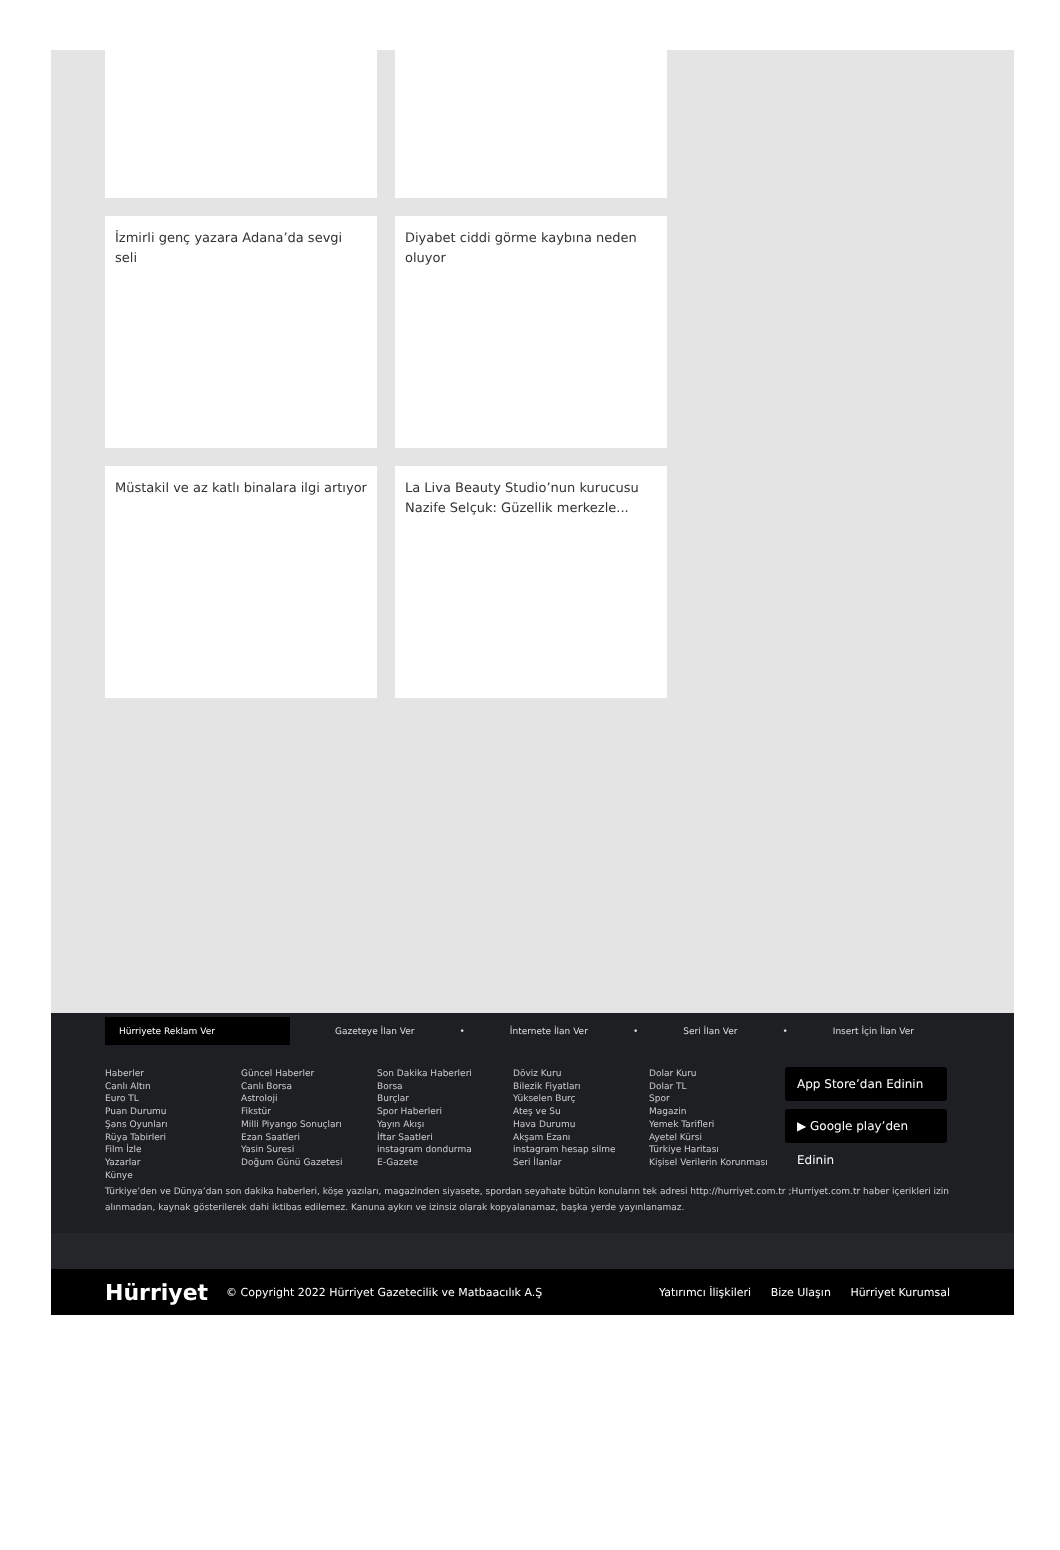İzmirli genç yazara Adana’da sevgi seli
Diyabet ciddi görme kaybına neden oluyor
Müstakil ve az katlı binalara ilgi artıyor
La Liva Beauty Studio’nun kurucusu Nazife Selçuk: Güzellik merkezle...
Hürriyete Reklam Ver
Gazeteye İlan Ver • İnternete İlan Ver • Seri İlan Ver • Insert İçin İlan Ver
Haberler
Canlı Altın
Euro TL
Puan Durumu
Şans Oyunları
Rüya Tabirleri
Film İzle
Yazarlar
Künye
Güncel Haberler
Canlı Borsa
Astroloji
Fikstür
Milli Piyango Sonuçları
Ezan Saatleri
Yasin Suresi
Doğum Günü Gazetesi
Son Dakika Haberleri
Borsa
Burçlar
Spor Haberleri
Yayın Akışı
İftar Saatleri
instagram dondurma
E-Gazete
Döviz Kuru
Bilezik Fiyatları
Yükselen Burç
Ateş ve Su
Hava Durumu
Akşam Ezanı
instagram hesap silme
Seri İlanlar
Dolar Kuru
Dolar TL
Spor
Magazin
Yemek Tarifleri
Ayetel Kürsi
Türkiye Haritası
Kişisel Verilerin Korunması
App Store’dan Edinin
▶ Google play’den Edinin
Türkiye’den ve Dünya’dan son dakika haberleri, köşe yazıları, magazinden siyasete, spordan seyahate bütün konuların tek adresi http://hurriyet.com.tr ;Hurriyet.com.tr haber içerikleri izin alınmadan, kaynak gösterilerek dahi iktibas edilemez. Kanuna aykırı ve izinsiz olarak kopyalanamaz, başka yerde yayınlanamaz.
Hürriyet © Copyright 2022 Hürriyet Gazetecilik ve Matbaacılık A.Ş Yatırımcı İlişkileri Bize Ulaşın Hürriyet Kurumsal